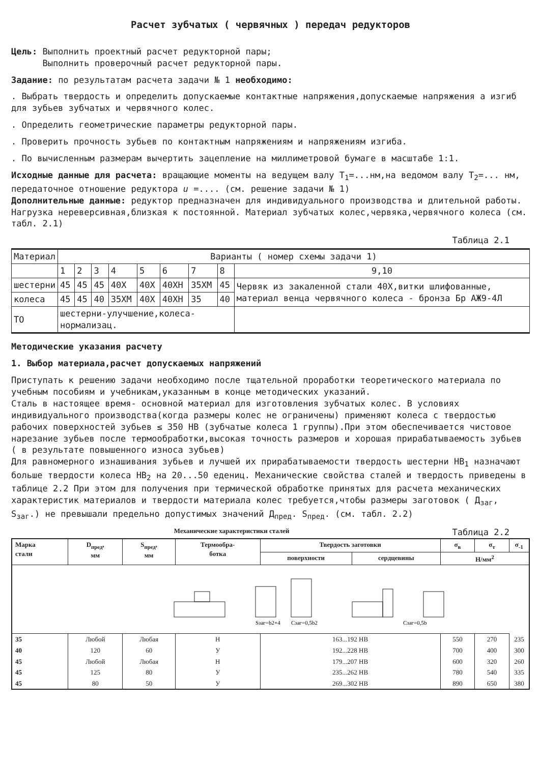Расчет зубчатых ( червячных ) передач редукторов
Цель: Выполнить проектный расчет редукторной пары;
Выполнить проверочный расчет редукторной пары.
Задание: по результатам расчета задачи № 1 необходимо:
. Выбрать твердость и определить допускаемые контактные напряжения,допускаемые напряжения а изгиб для зубьев зубчатых и червячного колес.
. Определить геометрические параметры редукторной пары.
. Проверить прочность зубьев по контактным напряжениям и напряжениям изгиба.
. По вычисленным размерам вычертить зацепление на миллиметровой бумаге в масштабе 1:1.
Исходные данные для расчета: вращающие моменты на ведущем валу T<sub>1</sub>=...нм,на ведомом валу T<sub>2</sub>=... нм, передаточное отношение редуктора u =.... (см. решение задачи № 1)
Дополнительные данные: редуктор предназначен для индивидуального производства и длительной работы. Нагрузка нереверсивная,близкая к постоянной. Материал зубчатых колес,червяка,червячного колеса (см. табл. 2.1)
Таблица 2.1
| Материал | Варианты ( номер схемы задачи 1) | | | | | | | | |
| | 1 | 2 | 3 | 4 | 5 | 6 | 7 | 8 | 9,10 |
| шестерни | 45 | 45 | 45 | 40X | 40X | 40XH | 35XM | 45 | Червяк из закаленной стали 40X,витки шлифованные, материал венца червячного колеса - бронза Бр АЖ9-4Л |
| колеса | 45 | 45 | 40 | 35XM | 40X | 40XH | 35 | 40 | |
| ТО | шестерни-улучшение,колеса-нормализац. | | | | | | | | |
Методические указания расчету
1. Выбор материала,расчет допускаемых напряжений
Приступать к решению задачи необходимо после тщательной проработки теоретического материала по учебным пособиям и учебникам,указанным в конце методических указаний.
Сталь в настоящее время- основной материал для изготовления зубчатых колес. В условиях индивидуального производства(когда размеры колес не ограничены) применяют колеса с твердостью рабочих поверхностей зубьев ≤ 350 HB (зубчатые колеса 1 группы).При этом обеспечивается чистовое нарезание зубьев после термообработки,высокая точность размеров и хорошая прирабатываемость зубьев ( в результате повышенного износа зубьев)
Для равномерного изнашивания зубьев и лучшей их прирабатываемости твердость шестерни HB<sub>1</sub> назначают больше твердости колеса HB<sub>2</sub> на 20...50 едениц. Механические свойства сталей и твердость приведены в таблице 2.2 При этом для получения при термической обработке принятых для расчета механических характеристик материалов и твердости материала колес требуется,чтобы размеры заготовок ( Д<sub>заг</sub>, S<sub>заг</sub>.) не превышали предельно допустимых значений Д<sub>пред</sub>. S<sub>пред</sub>. (см. табл. 2.2)
Механические характеристики сталей Таблица 2.2
| Sзаг=b2+4 Cзаг=0,5b2 Cзаг=0,5b | | | | | | | | |
| Марка стали | D<sub>пред</sub>, мм | S<sub>пред</sub>, мм | Термообра- ботка | Твердость заготовки | | σ<sub>в</sub> | σ<sub>т</sub> | σ<sub>-1</sub> |
| | | | | поверхности | сердцевины | Н/мм<sup>2</sup> | | |
| 35 | Любой | Любая | Н | 163...192 HB | | 550 | 270 | 235 |
| 40 | 120 | 60 | У | 192...228 HB | | 700 | 400 | 300 |
| 45 | Любой | Любая | Н | 179...207 HB | | 600 | 320 | 260 |
| 45 | 125 | 80 | У | 235...262 HB | | 780 | 540 | 335 |
| 45 | 80 | 50 | У | 269...302 HB | | 890 | 650 | 380 |